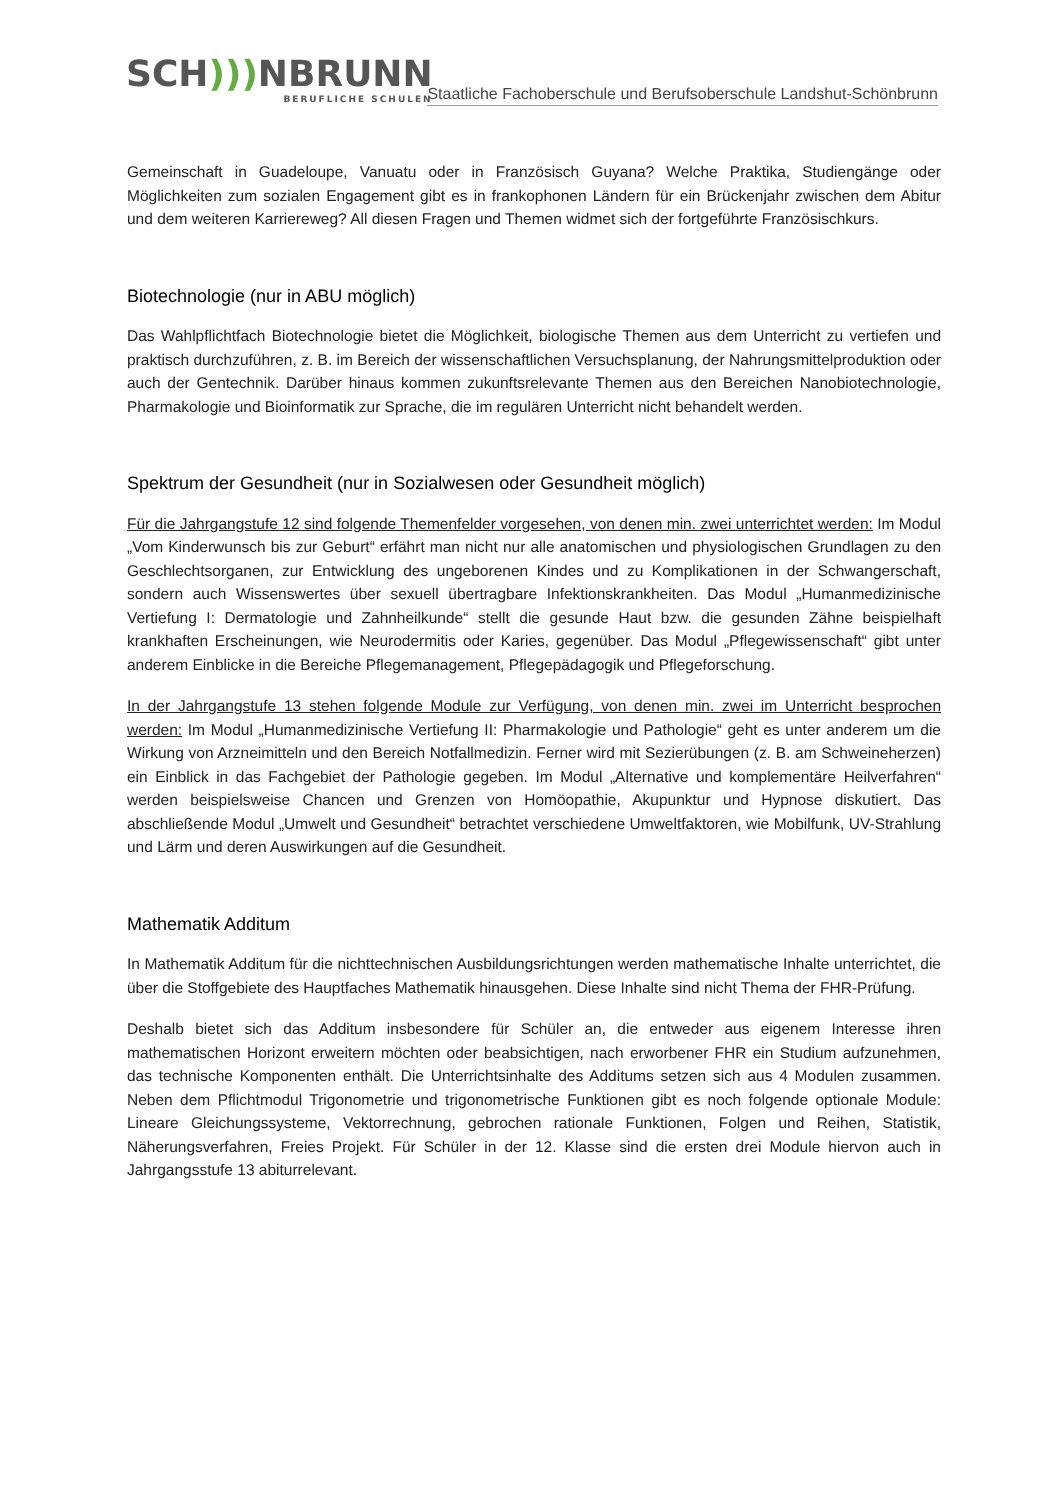SCH))) NBRUNN
BERUFLICHE SCHULEN
Staatliche Fachoberschule und Berufsoberschule Landshut-Schönbrunn
Gemeinschaft in Guadeloupe, Vanuatu oder in Französisch Guyana? Welche Praktika, Studiengänge oder Möglichkeiten zum sozialen Engagement gibt es in frankophonen Ländern für ein Brückenjahr zwischen dem Abitur und dem weiteren Karriereweg? All diesen Fragen und Themen widmet sich der fortgeführte Französischkurs.
Biotechnologie (nur in ABU möglich)
Das Wahlpflichtfach Biotechnologie bietet die Möglichkeit, biologische Themen aus dem Unterricht zu vertiefen und praktisch durchzuführen, z. B. im Bereich der wissenschaftlichen Versuchsplanung, der Nahrungsmittelproduktion oder auch der Gentechnik. Darüber hinaus kommen zukunftsrelevante Themen aus den Bereichen Nanobiotechnologie, Pharmakologie und Bioinformatik zur Sprache, die im regulären Unterricht nicht behandelt werden.
Spektrum der Gesundheit (nur in Sozialwesen oder Gesundheit möglich)
Für die Jahrgangstufe 12 sind folgende Themenfelder vorgesehen, von denen min. zwei unterrichtet werden: Im Modul „Vom Kinderwunsch bis zur Geburt“ erfährt man nicht nur alle anatomischen und physiologischen Grundlagen zu den Geschlechtsorganen, zur Entwicklung des ungeborenen Kindes und zu Komplikationen in der Schwangerschaft, sondern auch Wissenswertes über sexuell übertragbare Infektionskrankheiten. Das Modul „Humanmedizinische Vertiefung I: Dermatologie und Zahnheilkunde“ stellt die gesunde Haut bzw. die gesunden Zähne beispielhaft krankhaften Erscheinungen, wie Neurodermitis oder Karies, gegenüber. Das Modul „Pflegewissenschaft“ gibt unter anderem Einblicke in die Bereiche Pflegemanagement, Pflegepädagogik und Pflegeforschung.
In der Jahrgangstufe 13 stehen folgende Module zur Verfügung, von denen min. zwei im Unterricht besprochen werden: Im Modul „Humanmedizinische Vertiefung II: Pharmakologie und Pathologie“ geht es unter anderem um die Wirkung von Arzneimitteln und den Bereich Notfallmedizin. Ferner wird mit Sezierübungen (z. B. am Schweineherzen) ein Einblick in das Fachgebiet der Pathologie gegeben. Im Modul „Alternative und komplementäre Heilverfahren“ werden beispielsweise Chancen und Grenzen von Homöopathie, Akupunktur und Hypnose diskutiert. Das abschließende Modul „Umwelt und Gesundheit“ betrachtet verschiedene Umweltfaktoren, wie Mobilfunk, UV-Strahlung und Lärm und deren Auswirkungen auf die Gesundheit.
Mathematik Additum
In Mathematik Additum für die nichttechnischen Ausbildungsrichtungen werden mathematische Inhalte unterrichtet, die über die Stoffgebiete des Hauptfaches Mathematik hinausgehen. Diese Inhalte sind nicht Thema der FHR-Prüfung.
Deshalb bietet sich das Additum insbesondere für Schüler an, die entweder aus eigenem Interesse ihren mathematischen Horizont erweitern möchten oder beabsichtigen, nach erworbener FHR ein Studium aufzunehmen, das technische Komponenten enthält. Die Unterrichtsinhalte des Additums setzen sich aus 4 Modulen zusammen. Neben dem Pflichtmodul Trigonometrie und trigonometrische Funktionen gibt es noch folgende optionale Module: Lineare Gleichungssysteme, Vektorrechnung, gebrochen rationale Funktionen, Folgen und Reihen, Statistik, Näherungsverfahren, Freies Projekt. Für Schüler in der 12. Klasse sind die ersten drei Module hiervon auch in Jahrgangsstufe 13 abiturrelevant.